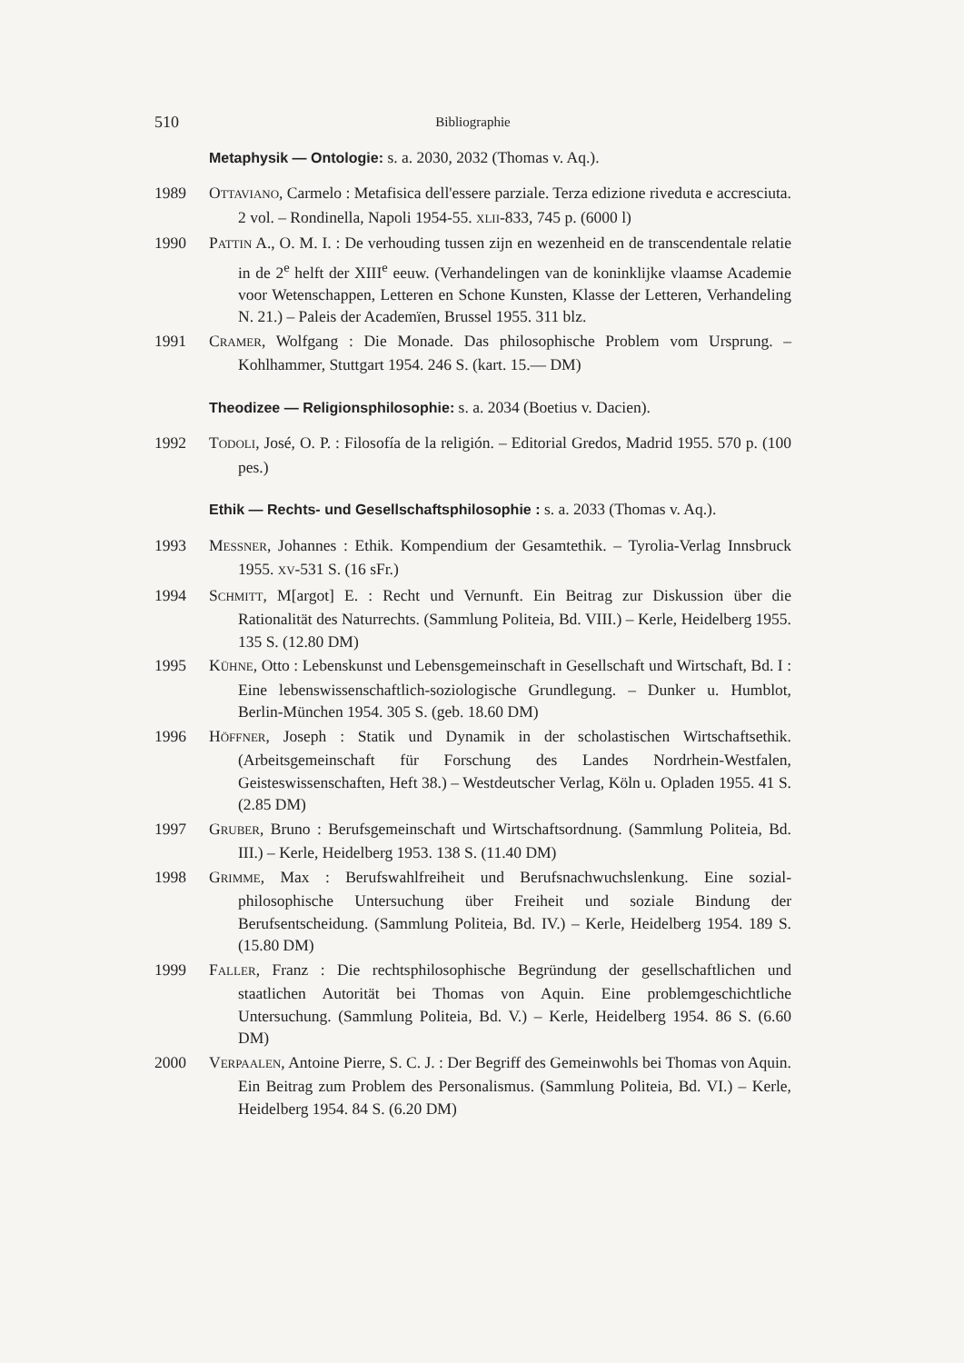510 Bibliographie
Metaphysik — Ontologie: s. a. 2030, 2032 (Thomas v. Aq.).
1989 OTTAVIANO, Carmelo : Metafisica dell'essere parziale. Terza edizione riveduta e accresciuta. 2 vol. – Rondinella, Napoli 1954-55. XLII-833, 745 p. (6000 l)
1990 PATTIN A., O. M. I. : De verhouding tussen zijn en wezenheid en de transcendentale relatie in de 2<sup>e</sup> helft der XIII<sup>e</sup> eeuw. (Verhandelingen van de koninklijke vlaamse Academie voor Wetenschappen, Letteren en Schone Kunsten, Klasse der Letteren, Verhandeling N. 21.) – Paleis der Academïen, Brussel 1955. 311 blz.
1991 CRAMER, Wolfgang : Die Monade. Das philosophische Problem vom Ursprung. – Kohlhammer, Stuttgart 1954. 246 S. (kart. 15.— DM)
Theodizee — Religionsphilosophie: s. a. 2034 (Boetius v. Dacien).
1992 TODOLI, José, O. P. : Filosofía de la religión. – Editorial Gredos, Madrid 1955. 570 p. (100 pes.)
Ethik — Rechts- und Gesellschaftsphilosophie : s. a. 2033 (Thomas v. Aq.).
1993 MESSNER, Johannes : Ethik. Kompendium der Gesamtethik. – Tyrolia-Verlag Innsbruck 1955. XV-531 S. (16 sFr.)
1994 SCHMITT, M[argot] E. : Recht und Vernunft. Ein Beitrag zur Diskussion über die Rationalität des Naturrechts. (Sammlung Politeia, Bd. VIII.) – Kerle, Heidelberg 1955. 135 S. (12.80 DM)
1995 KÜHNE, Otto : Lebenskunst und Lebensgemeinschaft in Gesellschaft und Wirtschaft, Bd. I : Eine lebenswissenschaftlich-soziologische Grundlegung. – Dunker u. Humblot, Berlin-München 1954. 305 S. (geb. 18.60 DM)
1996 HÖFFNER, Joseph : Statik und Dynamik in der scholastischen Wirtschaftsethik. (Arbeitsgemeinschaft für Forschung des Landes Nordrhein-Westfalen, Geisteswissenschaften, Heft 38.) – Westdeutscher Verlag, Köln u. Opladen 1955. 41 S. (2.85 DM)
1997 GRUBER, Bruno : Berufsgemeinschaft und Wirtschaftsordnung. (Sammlung Politeia, Bd. III.) – Kerle, Heidelberg 1953. 138 S. (11.40 DM)
1998 GRIMME, Max : Berufswahlfreiheit und Berufsnachwuchslenkung. Eine sozial-philosophische Untersuchung über Freiheit und soziale Bindung der Berufsentscheidung. (Sammlung Politeia, Bd. IV.) – Kerle, Heidelberg 1954. 189 S. (15.80 DM)
1999 FALLER, Franz : Die rechtsphilosophische Begründung der gesellschaftlichen und staatlichen Autorität bei Thomas von Aquin. Eine problemgeschichtliche Untersuchung. (Sammlung Politeia, Bd. V.) – Kerle, Heidelberg 1954. 86 S. (6.60 DM)
2000 VERPAALEN, Antoine Pierre, S. C. J. : Der Begriff des Gemeinwohls bei Thomas von Aquin. Ein Beitrag zum Problem des Personalismus. (Sammlung Politeia, Bd. VI.) – Kerle, Heidelberg 1954. 84 S. (6.20 DM)